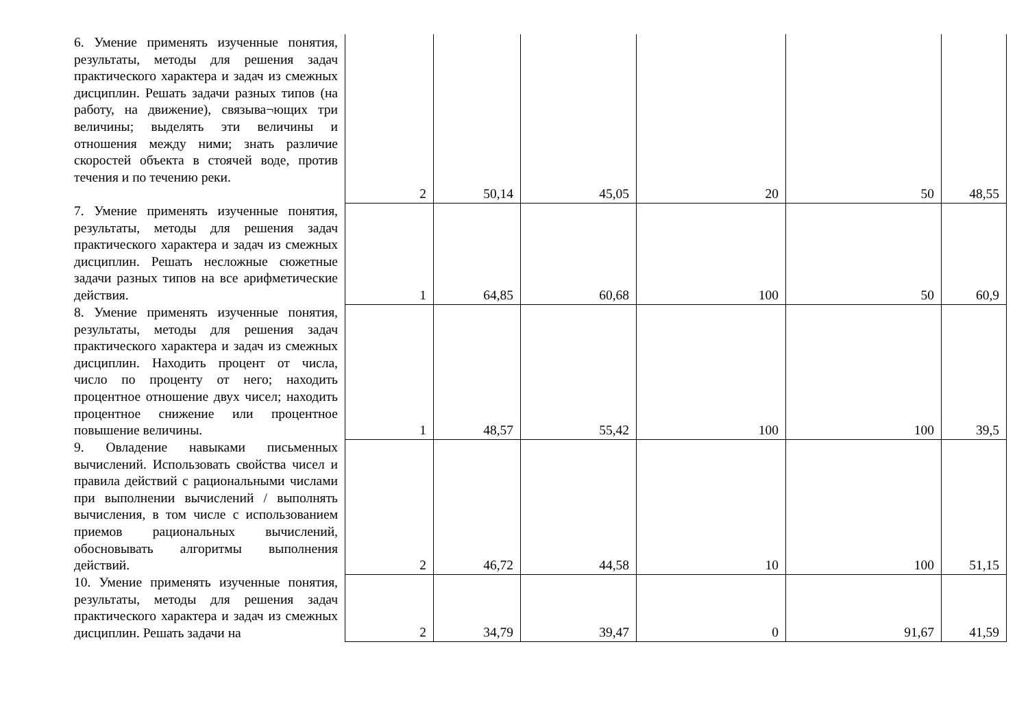| 6. Умение применять изученные понятия, результаты, методы для решения задач практического характера и задач из смежных дисциплин. Решать задачи разных типов (на работу, на движение), связыва¬ющих три величины; выделять эти величины и отношения между ними; знать различие скоростей объекта в стоячей воде, против течения и по течению реки. | 2 | 50,14 | 45,05 | 20 | 50 | 48,55 |
| 7. Умение применять изученные понятия, результаты, методы для решения задач практического характера и задач из смежных дисциплин. Решать несложные сюжетные задачи разных типов на все арифметические действия. | 1 | 64,85 | 60,68 | 100 | 50 | 60,9 |
| 8. Умение применять изученные понятия, результаты, методы для решения задач практического характера и задач из смежных дисциплин. Находить процент от числа, число по проценту от него; находить процентное отношение двух чисел; находить процентное снижение или процентное повышение величины. | 1 | 48,57 | 55,42 | 100 | 100 | 39,5 |
| 9. Овладение навыками письменных вычислений. Использовать свойства чисел и правила действий с рациональными числами при выполнении вычислений / выполнять вычисления, в том числе с использованием приемов рациональных вычислений, обосновывать алгоритмы выполнения действий. | 2 | 46,72 | 44,58 | 10 | 100 | 51,15 |
| 10. Умение применять изученные понятия, результаты, методы для решения задач практического характера и задач из смежных дисциплин. Решать задачи на | 2 | 34,79 | 39,47 | 0 | 91,67 | 41,59 |